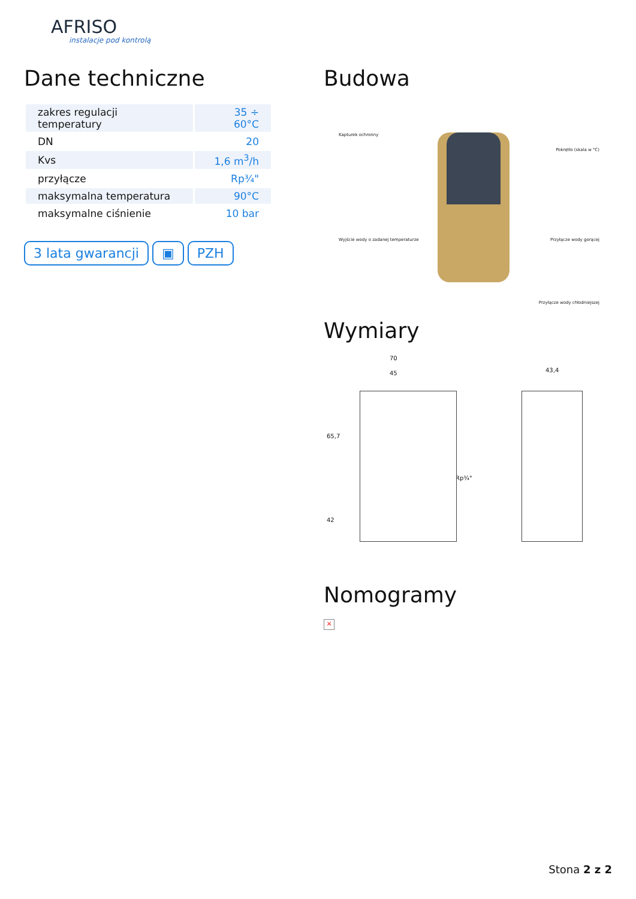AFRISO
instalacje pod kontrolą
Dane techniczne
| zakres regulacji temperatury | 35 ÷ 60°C |
| DN | 20 |
| Kvs | 1,6 m<sup>3</sup>/h |
| przyłącze | Rp¾" |
| maksymalna temperatura | 90°C |
| maksymalne ciśnienie | 10 bar |
3 lata gwarancji ▣ PZH
Budowa
Kapturek ochronny
Pokrętło (skala w °C)
Wyjście wody o zadanej temperaturze
Przyłącze wody gorącej
Przyłącze wody chłodniejszej
Wymiary
70
45
65,7
42
Rp¾"
43,4
Nomogramy
×
Stona 2 z 2